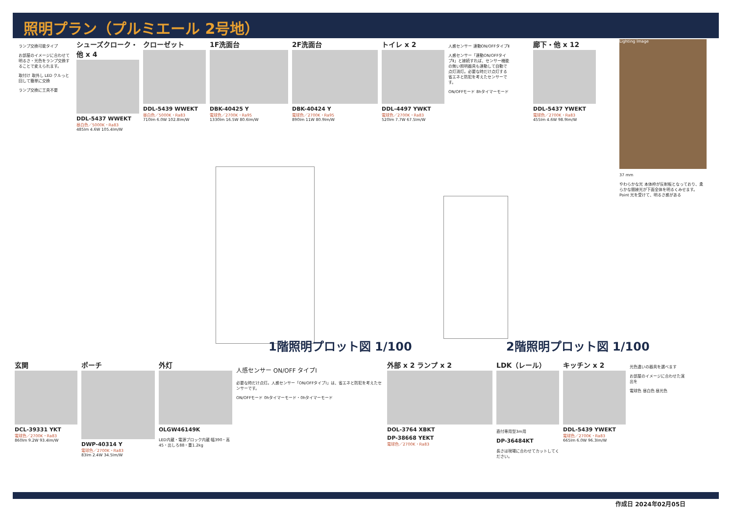照明プラン（プルミエール 2号地）
ランプ交換可能タイプ
お部屋のイメージに合わせて明るさ・光色をランプ交換することで変えられます。
取付け 取外し LED クルっと回して簡単に交換
ランプ交換に工具不要
シューズクローク・他 x 4
DDL-5437 WWEKT
昼白色／5000K・Ra83
485lm 4.6W 105.4lm/W
クローゼット
DDL-5439 WWEKT
昼白色／5000K・Ra83
710lm 6.0W 102.8lm/W
1F洗面台
DBK-40425 Y
電球色／2700K・Ra95
1330lm 16.5W 80.6lm/W
2F洗面台
DBK-40424 Y
電球色／2700K・Ra95
890lm 11W 80.9lm/W
トイレ x 2
DDL-4497 YWKT
電球色／2700K・Ra83
520lm 7.7W 67.5lm/W
人感センサー 連動ON/OFFタイプⅡ
人感センサー「連動ON/OFFタイプⅡ」と接続すれば、センサー機能の無い照明器具も連動して自動で点灯消灯。必要な時だけ点灯する省エネと防犯を考えたセンサーです。
ON/OFFモード 8hタイマーモード
廊下・他 x 12
DDL-5437 YWEKT
電球色／2700K・Ra83
455lm 4.6W 98.9lm/W
Lighting Image
37 mm
やわらかな光 本体枠が反射板となっており、柔らかな間接光が下面全体を明るくみせます。 Point 光を受けて、明るさ感がある
1階照明プロット図 1/100 2階照明プロット図 1/100
玄関
DCL-39331 YKT
電球色／2700K・Ra83
860lm 9.2W 93.4lm/W
ポーチ
DWP-40314 Y
電球色／2700K・Ra83
83lm 2.4W 34.5lm/W
外灯
OLGW46149K
LED内蔵・電源ブロック内蔵 幅390・高45・出しろ88・重1.2kg
人感センサー ON/OFF タイプⅠ
必要な時だけ点灯。人感センサー「ON/OFFタイプⅠ」は、省エネと防犯を考えたセンサーです。
ON/OFFモード 0hタイマーモード・0hタイマーモード
外部 x 2 ランプ x 2
DOL-3764 XBKT
DP-38668 YEKT
電球色／2700K・Ra83
LDK（レール）
直付専用型3m用
DP-36484KT
長さは現場に合わせてカットしてください。
キッチン x 2
DDL-5439 YWEKT
電球色／2700K・Ra83
665lm 6.0W 96.3lm/W
光色違いの器具を選べます
お部屋のイメージに合わせた演出を
電球色 昼白色 昼光色
作成日 2024年02月05日